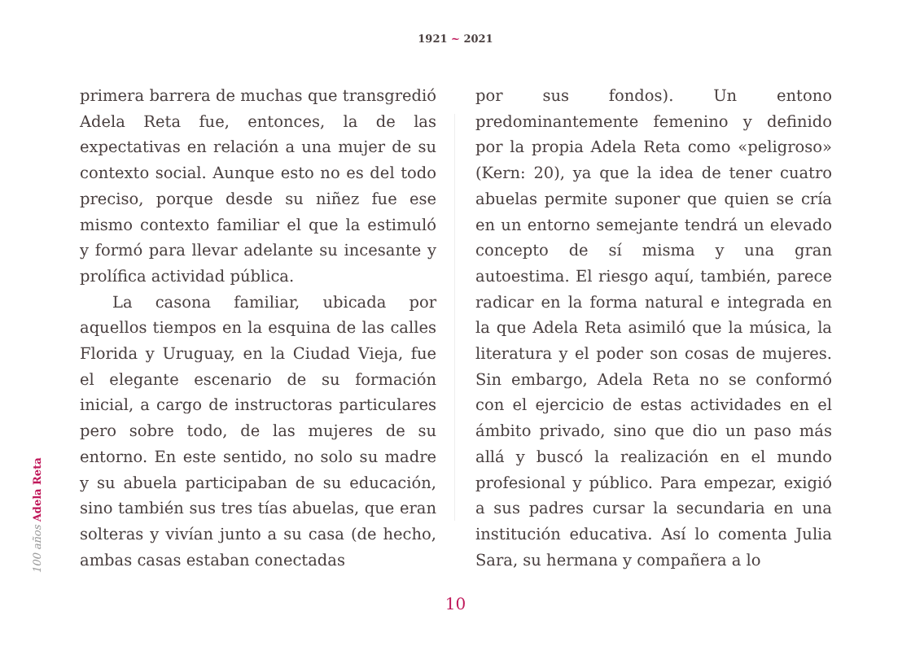1921 ~ 2021
100 años Adela Reta
primera barrera de muchas que transgredió Adela Reta fue, entonces, la de las expectativas en relación a una mujer de su contexto social. Aunque esto no es del todo preciso, porque desde su niñez fue ese mismo contexto familiar el que la estimuló y formó para llevar adelante su incesante y prolífica actividad pública.
La casona familiar, ubicada por aquellos tiempos en la esquina de las calles Florida y Uruguay, en la Ciudad Vieja, fue el elegante escenario de su formación inicial, a cargo de instructoras particulares pero sobre todo, de las mujeres de su entorno. En este sentido, no solo su madre y su abuela participaban de su educación, sino también sus tres tías abuelas, que eran solteras y vivían junto a su casa (de hecho, ambas casas estaban conectadas
por sus fondos). Un entono predominantemente femenino y definido por la propia Adela Reta como «peligroso» (Kern: 20), ya que la idea de tener cuatro abuelas permite suponer que quien se cría en un entorno semejante tendrá un elevado concepto de sí misma y una gran autoestima. El riesgo aquí, también, parece radicar en la forma natural e integrada en la que Adela Reta asimiló que la música, la literatura y el poder son cosas de mujeres. Sin embargo, Adela Reta no se conformó con el ejercicio de estas actividades en el ámbito privado, sino que dio un paso más allá y buscó la realización en el mundo profesional y público. Para empezar, exigió a sus padres cursar la secundaria en una institución educativa. Así lo comenta Julia Sara, su hermana y compañera a lo
10